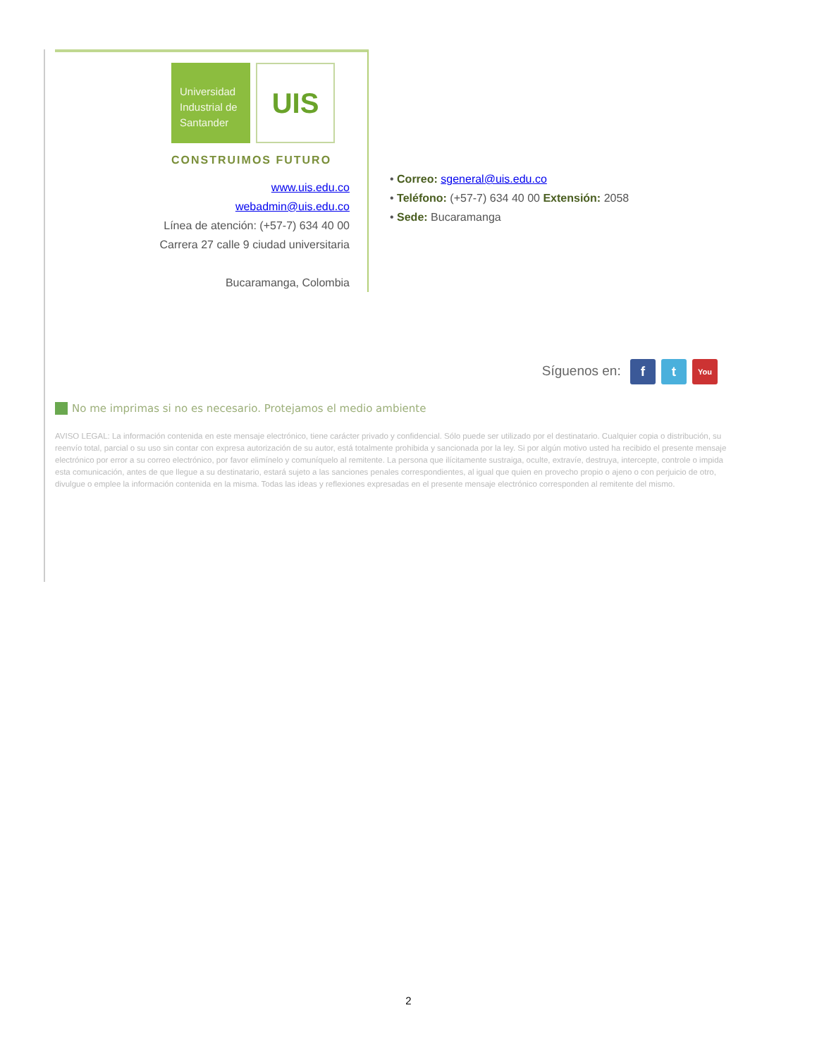Universidad
Industrial de
Santander
UIS
CONSTRUIMOS FUTURO
www.uis.edu.co
webadmin@uis.edu.co
Línea de atención: (+57-7) 634 40 00
Carrera 27 calle 9 ciudad universitaria
Bucaramanga, Colombia
• Correo: sgeneral@uis.edu.co
• Teléfono: (+57-7) 634 40 00 Extensión: 2058
• Sede: Bucaramanga
Síguenos en: f t You
No me imprimas si no es necesario. Protejamos el medio ambiente
AVISO LEGAL: La información contenida en este mensaje electrónico, tiene carácter privado y confidencial. Sólo puede ser utilizado por el destinatario. Cualquier copia o distribución, su reenvío total, parcial o su uso sin contar con expresa autorización de su autor, está totalmente prohibida y sancionada por la ley. Si por algún motivo usted ha recibido el presente mensaje electrónico por error a su correo electrónico, por favor elimínelo y comuníquelo al remitente. La persona que ilícitamente sustraiga, oculte, extravíe, destruya, intercepte, controle o impida esta comunicación, antes de que llegue a su destinatario, estará sujeto a las sanciones penales correspondientes, al igual que quien en provecho propio o ajeno o con perjuicio de otro, divulgue o emplee la información contenida en la misma. Todas las ideas y reflexiones expresadas en el presente mensaje electrónico corresponden al remitente del mismo.
2